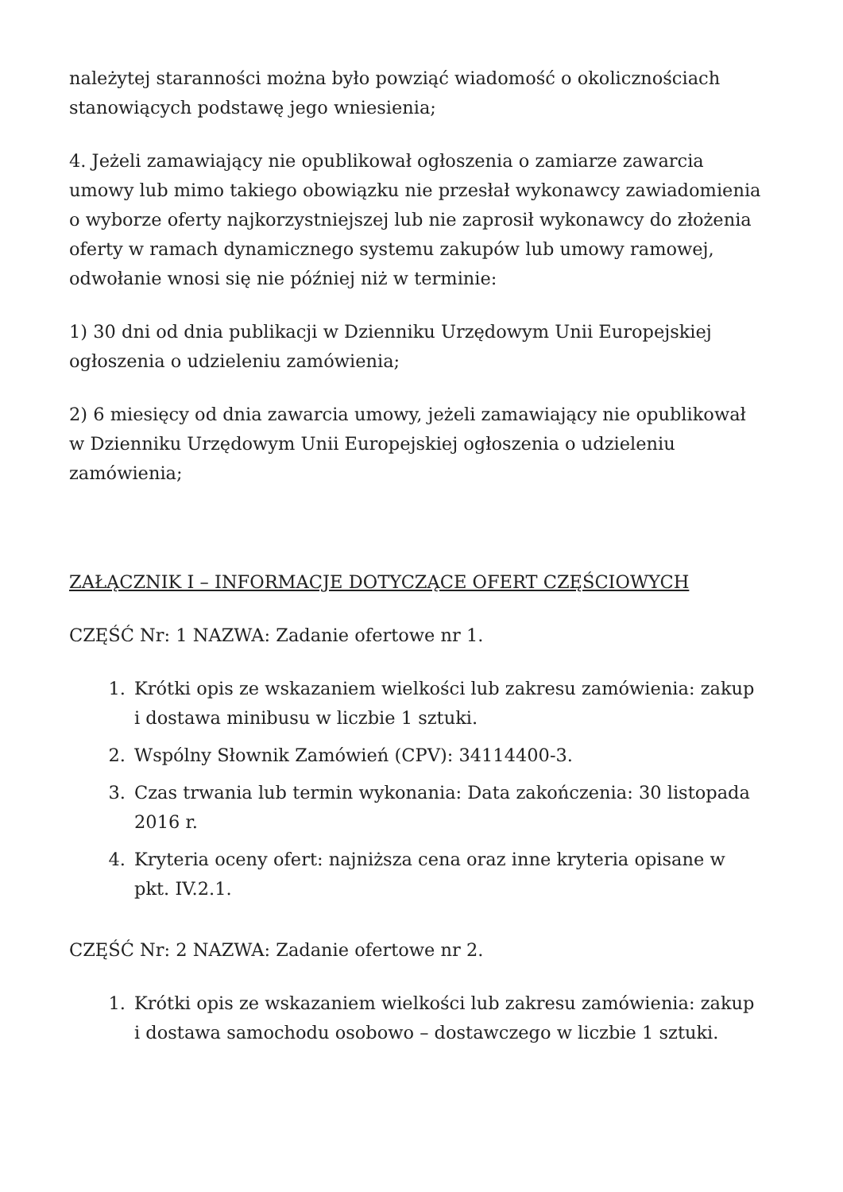należytej staranności można było powziąć wiadomość o okolicznościach stanowiących podstawę jego wniesienia;
4. Jeżeli zamawiający nie opublikował ogłoszenia o zamiarze zawarcia umowy lub mimo takiego obowiązku nie przesłał wykonawcy zawiadomienia o wyborze oferty najkorzystniejszej lub nie zaprosił wykonawcy do złożenia oferty w ramach dynamicznego systemu zakupów lub umowy ramowej, odwołanie wnosi się nie później niż w terminie:
1) 30 dni od dnia publikacji w Dzienniku Urzędowym Unii Europejskiej ogłoszenia o udzieleniu zamówienia;
2) 6 miesięcy od dnia zawarcia umowy, jeżeli zamawiający nie opublikował w Dzienniku Urzędowym Unii Europejskiej ogłoszenia o udzieleniu zamówienia;
ZAŁĄCZNIK I – INFORMACJE DOTYCZĄCE OFERT CZĘŚCIOWYCH
CZĘŚĆ Nr: 1 NAZWA: Zadanie ofertowe nr 1.
1. Krótki opis ze wskazaniem wielkości lub zakresu zamówienia: zakup i dostawa minibusu w liczbie 1 sztuki.
2. Wspólny Słownik Zamówień (CPV): 34114400-3.
3. Czas trwania lub termin wykonania: Data zakończenia: 30 listopada 2016 r.
4. Kryteria oceny ofert: najniższa cena oraz inne kryteria opisane w pkt. IV.2.1.
CZĘŚĆ Nr: 2 NAZWA: Zadanie ofertowe nr 2.
1. Krótki opis ze wskazaniem wielkości lub zakresu zamówienia: zakup i dostawa samochodu osobowo – dostawczego w liczbie 1 sztuki.